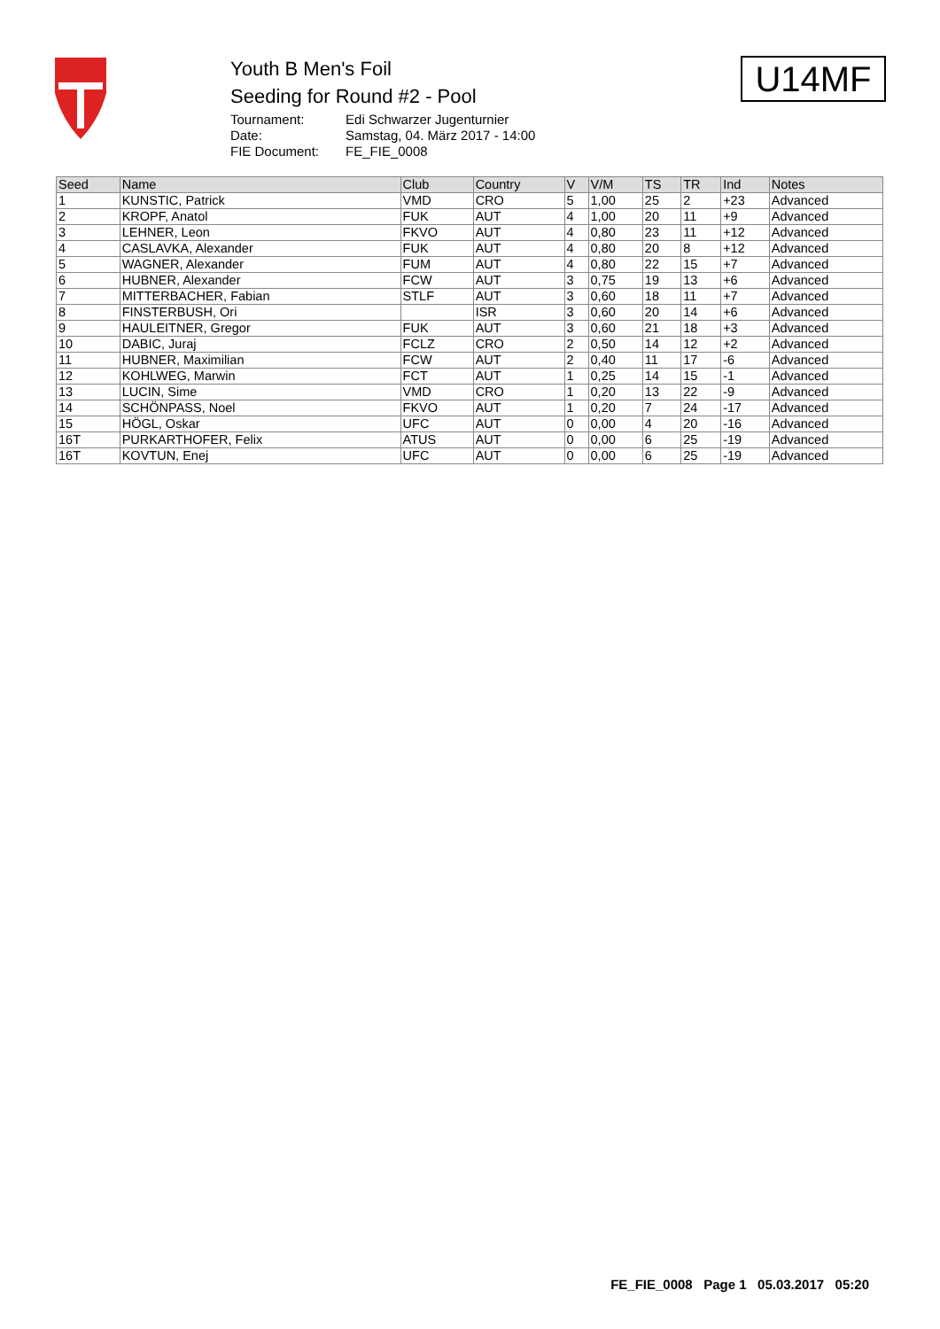Youth B Men's Foil
Seeding for Round #2 - Pool
| Tournament: | Edi Schwarzer Jugenturnier |
| Date: | Samstag, 04. März 2017 - 14:00 |
| FIE Document: | FE_FIE_0008 |
U14MF
| Seed | Name | Club | Country | V | V/M | TS | TR | Ind | Notes |
| --- | --- | --- | --- | --- | --- | --- | --- | --- | --- |
| 1 | KUNSTIC, Patrick | VMD | CRO | 5 | 1,00 | 25 | 2 | +23 | Advanced |
| 2 | KROPF, Anatol | FUK | AUT | 4 | 1,00 | 20 | 11 | +9 | Advanced |
| 3 | LEHNER, Leon | FKVO | AUT | 4 | 0,80 | 23 | 11 | +12 | Advanced |
| 4 | CASLAVKA, Alexander | FUK | AUT | 4 | 0,80 | 20 | 8 | +12 | Advanced |
| 5 | WAGNER, Alexander | FUM | AUT | 4 | 0,80 | 22 | 15 | +7 | Advanced |
| 6 | HUBNER, Alexander | FCW | AUT | 3 | 0,75 | 19 | 13 | +6 | Advanced |
| 7 | MITTERBACHER, Fabian | STLF | AUT | 3 | 0,60 | 18 | 11 | +7 | Advanced |
| 8 | FINSTERBUSH, Ori | | ISR | 3 | 0,60 | 20 | 14 | +6 | Advanced |
| 9 | HAULEITNER, Gregor | FUK | AUT | 3 | 0,60 | 21 | 18 | +3 | Advanced |
| 10 | DABIC, Juraj | FCLZ | CRO | 2 | 0,50 | 14 | 12 | +2 | Advanced |
| 11 | HUBNER, Maximilian | FCW | AUT | 2 | 0,40 | 11 | 17 | -6 | Advanced |
| 12 | KOHLWEG, Marwin | FCT | AUT | 1 | 0,25 | 14 | 15 | -1 | Advanced |
| 13 | LUCIN, Sime | VMD | CRO | 1 | 0,20 | 13 | 22 | -9 | Advanced |
| 14 | SCHÖNPASS, Noel | FKVO | AUT | 1 | 0,20 | 7 | 24 | -17 | Advanced |
| 15 | HÖGL, Oskar | UFC | AUT | 0 | 0,00 | 4 | 20 | -16 | Advanced |
| 16T | PURKARTHOFER, Felix | ATUS | AUT | 0 | 0,00 | 6 | 25 | -19 | Advanced |
| 16T | KOVTUN, Enej | UFC | AUT | 0 | 0,00 | 6 | 25 | -19 | Advanced |
FE_FIE_0008 Page 1 05.03.2017 05:20